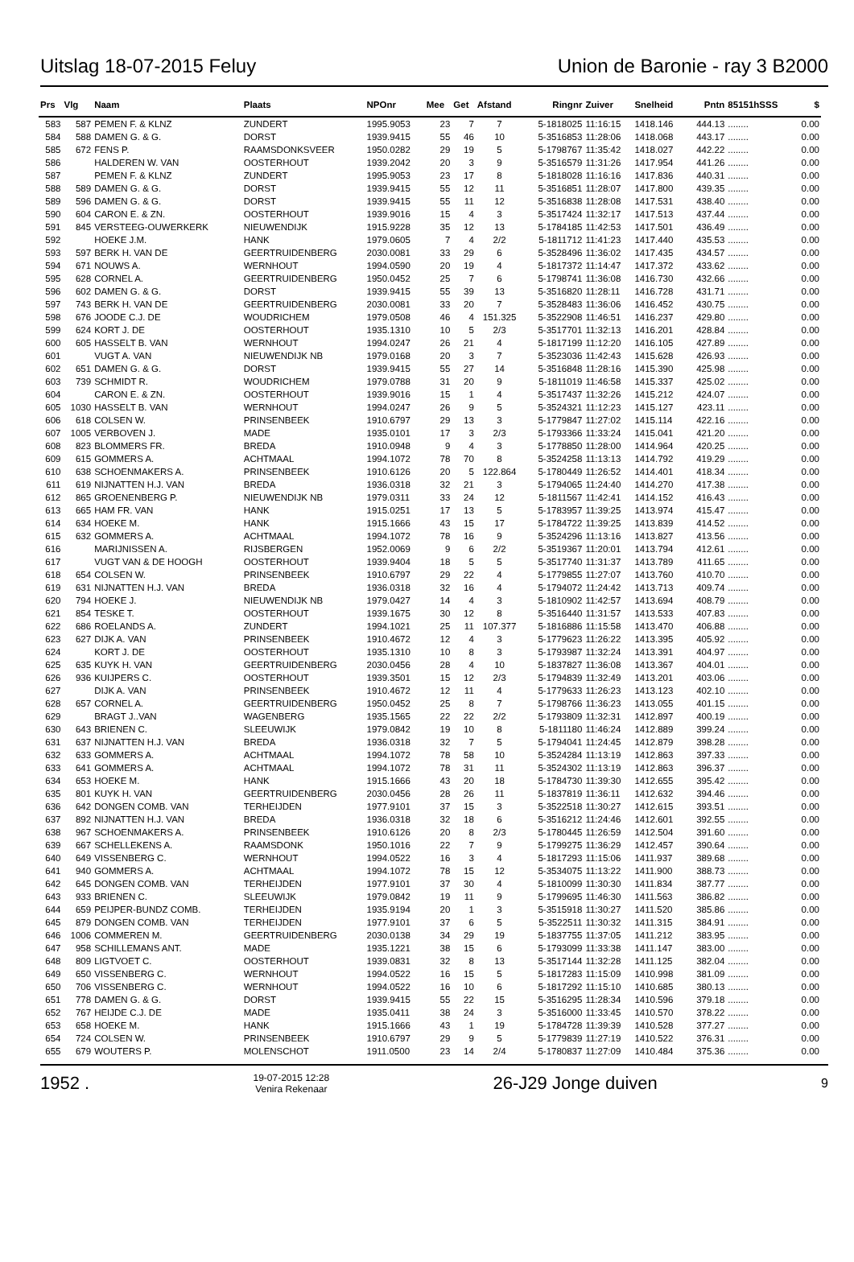Uitslag 18-07-2015 Feluy Union de Baronie - ray 3 B2000
| Prs | Vlg | Naam | Plaats | NPOnr | Mee | Get | Afstand | Ringnr | Zuiver | Snelheid | Pntn | 85151hSSS | $ |
| --- | --- | --- | --- | --- | --- | --- | --- | --- | --- | --- | --- | --- | --- |
| 583 | 587 | PEMEN F. & KLNZ | ZUNDERT | 1995.9053 | 23 | 7 | 7 | 5-1818025 | 11:16:15 | 1418.146 | 444.13 | ........ | 0.00 |
| 584 | 588 | DAMEN G. & G. | DORST | 1939.9415 | 55 | 46 | 10 | 5-3516853 | 11:28:06 | 1418.068 | 443.17 | ........ | 0.00 |
| 585 | 672 | FENS P. | RAAMSDONKSVEER | 1950.0282 | 29 | 19 | 5 | 5-1798767 | 11:35:42 | 1418.027 | 442.22 | ........ | 0.00 |
| 586 | | HALDEREN W. VAN | OOSTERHOUT | 1939.2042 | 20 | 3 | 9 | 5-3516579 | 11:31:26 | 1417.954 | 441.26 | ........ | 0.00 |
| 587 | | PEMEN F. & KLNZ | ZUNDERT | 1995.9053 | 23 | 17 | 8 | 5-1818028 | 11:16:16 | 1417.836 | 440.31 | ........ | 0.00 |
| 588 | 589 | DAMEN G. & G. | DORST | 1939.9415 | 55 | 12 | 11 | 5-3516851 | 11:28:07 | 1417.800 | 439.35 | ........ | 0.00 |
| 589 | 596 | DAMEN G. & G. | DORST | 1939.9415 | 55 | 11 | 12 | 5-3516838 | 11:28:08 | 1417.531 | 438.40 | ........ | 0.00 |
| 590 | 604 | CARON E. & ZN. | OOSTERHOUT | 1939.9016 | 15 | 4 | 3 | 5-3517424 | 11:32:17 | 1417.513 | 437.44 | ........ | 0.00 |
| 591 | 845 | VERSTEEG-OUWERKERK | NIEUWENDIJK | 1915.9228 | 35 | 12 | 13 | 5-1784185 | 11:42:53 | 1417.501 | 436.49 | ........ | 0.00 |
| 592 | | HOEKE J.M. | HANK | 1979.0605 | 7 | 4 | 2/2 | 5-1811712 | 11:41:23 | 1417.440 | 435.53 | ........ | 0.00 |
| 593 | 597 | BERK H. VAN DE | GEERTRUIDENBERG | 2030.0081 | 33 | 29 | 6 | 5-3528496 | 11:36:02 | 1417.435 | 434.57 | ........ | 0.00 |
| 594 | 671 | NOUWS A. | WERNHOUT | 1994.0590 | 20 | 19 | 4 | 5-1817372 | 11:14:47 | 1417.372 | 433.62 | ........ | 0.00 |
| 595 | 628 | CORNEL A. | GEERTRUIDENBERG | 1950.0452 | 25 | 7 | 6 | 5-1798741 | 11:36:08 | 1416.730 | 432.66 | ........ | 0.00 |
| 596 | 602 | DAMEN G. & G. | DORST | 1939.9415 | 55 | 39 | 13 | 5-3516820 | 11:28:11 | 1416.728 | 431.71 | ........ | 0.00 |
| 597 | 743 | BERK H. VAN DE | GEERTRUIDENBERG | 2030.0081 | 33 | 20 | 7 | 5-3528483 | 11:36:06 | 1416.452 | 430.75 | ........ | 0.00 |
| 598 | 676 | JOODE C.J. DE | WOUDRICHEM | 1979.0508 | 46 | 4 | 151.325 | 5-3522908 | 11:46:51 | 1416.237 | 429.80 | ........ | 0.00 |
| 599 | 624 | KORT J. DE | OOSTERHOUT | 1935.1310 | 10 | 5 | 2/3 | 5-3517701 | 11:32:13 | 1416.201 | 428.84 | ........ | 0.00 |
| 600 | 605 | HASSELT B. VAN | WERNHOUT | 1994.0247 | 26 | 21 | 4 | 5-1817199 | 11:12:20 | 1416.105 | 427.89 | ........ | 0.00 |
| 601 | | VUGT A. VAN | NIEUWENDIJK NB | 1979.0168 | 20 | 3 | 7 | 5-3523036 | 11:42:43 | 1415.628 | 426.93 | ........ | 0.00 |
| 602 | 651 | DAMEN G. & G. | DORST | 1939.9415 | 55 | 27 | 14 | 5-3516848 | 11:28:16 | 1415.390 | 425.98 | ........ | 0.00 |
| 603 | 739 | SCHMIDT R. | WOUDRICHEM | 1979.0788 | 31 | 20 | 9 | 5-1811019 | 11:46:58 | 1415.337 | 425.02 | ........ | 0.00 |
| 604 | | CARON E. & ZN. | OOSTERHOUT | 1939.9016 | 15 | 1 | 4 | 5-3517437 | 11:32:26 | 1415.212 | 424.07 | ........ | 0.00 |
| 605 | 1030 | HASSELT B. VAN | WERNHOUT | 1994.0247 | 26 | 9 | 5 | 5-3524321 | 11:12:23 | 1415.127 | 423.11 | ........ | 0.00 |
| 606 | 618 | COLSEN W. | PRINSENBEEK | 1910.6797 | 29 | 13 | 3 | 5-1779847 | 11:27:02 | 1415.114 | 422.16 | ........ | 0.00 |
| 607 | 1005 | VERBOVEN J. | MADE | 1935.0101 | 17 | 3 | 2/3 | 5-1793366 | 11:33:24 | 1415.041 | 421.20 | ........ | 0.00 |
| 608 | 823 | BLOMMERS FR. | BREDA | 1910.0948 | 9 | 4 | 3 | 5-1778850 | 11:28:00 | 1414.964 | 420.25 | ........ | 0.00 |
| 609 | 615 | GOMMERS A. | ACHTMAAL | 1994.1072 | 78 | 70 | 8 | 5-3524258 | 11:13:13 | 1414.792 | 419.29 | ........ | 0.00 |
| 610 | 638 | SCHOENMAKERS A. | PRINSENBEEK | 1910.6126 | 20 | 5 | 122.864 | 5-1780449 | 11:26:52 | 1414.401 | 418.34 | ........ | 0.00 |
| 611 | 619 | NIJNATTEN H.J. VAN | BREDA | 1936.0318 | 32 | 21 | 3 | 5-1794065 | 11:24:40 | 1414.270 | 417.38 | ........ | 0.00 |
| 612 | 865 | GROENENBERG P. | NIEUWENDIJK NB | 1979.0311 | 33 | 24 | 12 | 5-1811567 | 11:42:41 | 1414.152 | 416.43 | ........ | 0.00 |
| 613 | 665 | HAM FR. VAN | HANK | 1915.0251 | 17 | 13 | 5 | 5-1783957 | 11:39:25 | 1413.974 | 415.47 | ........ | 0.00 |
| 614 | 634 | HOEKE M. | HANK | 1915.1666 | 43 | 15 | 17 | 5-1784722 | 11:39:25 | 1413.839 | 414.52 | ........ | 0.00 |
| 615 | 632 | GOMMERS A. | ACHTMAAL | 1994.1072 | 78 | 16 | 9 | 5-3524296 | 11:13:16 | 1413.827 | 413.56 | ........ | 0.00 |
| 616 | | MARIJNISSEN A. | RIJSBERGEN | 1952.0069 | 9 | 6 | 2/2 | 5-3519367 | 11:20:01 | 1413.794 | 412.61 | ........ | 0.00 |
| 617 | | VUGT VAN & DE HOOGH | OOSTERHOUT | 1939.9404 | 18 | 5 | 5 | 5-3517740 | 11:31:37 | 1413.789 | 411.65 | ........ | 0.00 |
| 618 | 654 | COLSEN W. | PRINSENBEEK | 1910.6797 | 29 | 22 | 4 | 5-1779855 | 11:27:07 | 1413.760 | 410.70 | ........ | 0.00 |
| 619 | 631 | NIJNATTEN H.J. VAN | BREDA | 1936.0318 | 32 | 16 | 4 | 5-1794072 | 11:24:42 | 1413.713 | 409.74 | ........ | 0.00 |
| 620 | 794 | HOEKE J. | NIEUWENDIJK NB | 1979.0427 | 14 | 4 | 3 | 5-1810902 | 11:42:57 | 1413.694 | 408.79 | ........ | 0.00 |
| 621 | 854 | TESKE T. | OOSTERHOUT | 1939.1675 | 30 | 12 | 8 | 5-3516440 | 11:31:57 | 1413.533 | 407.83 | ........ | 0.00 |
| 622 | 686 | ROELANDS A. | ZUNDERT | 1994.1021 | 25 | 11 | 107.377 | 5-1816886 | 11:15:58 | 1413.470 | 406.88 | ........ | 0.00 |
| 623 | 627 | DIJK A. VAN | PRINSENBEEK | 1910.4672 | 12 | 4 | 3 | 5-1779623 | 11:26:22 | 1413.395 | 405.92 | ........ | 0.00 |
| 624 | | KORT J. DE | OOSTERHOUT | 1935.1310 | 10 | 8 | 3 | 5-1793987 | 11:32:24 | 1413.391 | 404.97 | ........ | 0.00 |
| 625 | 635 | KUYK H. VAN | GEERTRUIDENBERG | 2030.0456 | 28 | 4 | 10 | 5-1837827 | 11:36:08 | 1413.367 | 404.01 | ........ | 0.00 |
| 626 | 936 | KUIJPERS C. | OOSTERHOUT | 1939.3501 | 15 | 12 | 2/3 | 5-1794839 | 11:32:49 | 1413.201 | 403.06 | ........ | 0.00 |
| 627 | | DIJK A. VAN | PRINSENBEEK | 1910.4672 | 12 | 11 | 4 | 5-1779633 | 11:26:23 | 1413.123 | 402.10 | ........ | 0.00 |
| 628 | 657 | CORNEL A. | GEERTRUIDENBERG | 1950.0452 | 25 | 8 | 7 | 5-1798766 | 11:36:23 | 1413.055 | 401.15 | ........ | 0.00 |
| 629 | | BRAGT J..VAN | WAGENBERG | 1935.1565 | 22 | 22 | 2/2 | 5-1793809 | 11:32:31 | 1412.897 | 400.19 | ........ | 0.00 |
| 630 | 643 | BRIENEN C. | SLEEUWIJK | 1979.0842 | 19 | 10 | 8 | 5-1811180 | 11:46:24 | 1412.889 | 399.24 | ........ | 0.00 |
| 631 | 637 | NIJNATTEN H.J. VAN | BREDA | 1936.0318 | 32 | 7 | 5 | 5-1794041 | 11:24:45 | 1412.879 | 398.28 | ........ | 0.00 |
| 632 | 633 | GOMMERS A. | ACHTMAAL | 1994.1072 | 78 | 58 | 10 | 5-3524284 | 11:13:19 | 1412.863 | 397.33 | ........ | 0.00 |
| 633 | 641 | GOMMERS A. | ACHTMAAL | 1994.1072 | 78 | 31 | 11 | 5-3524302 | 11:13:19 | 1412.863 | 396.37 | ........ | 0.00 |
| 634 | 653 | HOEKE M. | HANK | 1915.1666 | 43 | 20 | 18 | 5-1784730 | 11:39:30 | 1412.655 | 395.42 | ........ | 0.00 |
| 635 | 801 | KUYK H. VAN | GEERTRUIDENBERG | 2030.0456 | 28 | 26 | 11 | 5-1837819 | 11:36:11 | 1412.632 | 394.46 | ........ | 0.00 |
| 636 | 642 | DONGEN COMB. VAN | TERHEIJDEN | 1977.9101 | 37 | 15 | 3 | 5-3522518 | 11:30:27 | 1412.615 | 393.51 | ........ | 0.00 |
| 637 | 892 | NIJNATTEN H.J. VAN | BREDA | 1936.0318 | 32 | 18 | 6 | 5-3516212 | 11:24:46 | 1412.601 | 392.55 | ........ | 0.00 |
| 638 | 967 | SCHOENMAKERS A. | PRINSENBEEK | 1910.6126 | 20 | 8 | 2/3 | 5-1780445 | 11:26:59 | 1412.504 | 391.60 | ........ | 0.00 |
| 639 | 667 | SCHELLEKENS A. | RAAMSDONK | 1950.1016 | 22 | 7 | 9 | 5-1799275 | 11:36:29 | 1412.457 | 390.64 | ........ | 0.00 |
| 640 | 649 | VISSENBERG C. | WERNHOUT | 1994.0522 | 16 | 3 | 4 | 5-1817293 | 11:15:06 | 1411.937 | 389.68 | ........ | 0.00 |
| 641 | 940 | GOMMERS A. | ACHTMAAL | 1994.1072 | 78 | 15 | 12 | 5-3534075 | 11:13:22 | 1411.900 | 388.73 | ........ | 0.00 |
| 642 | 645 | DONGEN COMB. VAN | TERHEIJDEN | 1977.9101 | 37 | 30 | 4 | 5-1810099 | 11:30:30 | 1411.834 | 387.77 | ........ | 0.00 |
| 643 | 933 | BRIENEN C. | SLEEUWIJK | 1979.0842 | 19 | 11 | 9 | 5-1799695 | 11:46:30 | 1411.563 | 386.82 | ........ | 0.00 |
| 644 | 659 | PEIJPER-BUNDZ COMB. | TERHEIJDEN | 1935.9194 | 20 | 1 | 3 | 5-3515918 | 11:30:27 | 1411.520 | 385.86 | ........ | 0.00 |
| 645 | 879 | DONGEN COMB. VAN | TERHEIJDEN | 1977.9101 | 37 | 6 | 5 | 5-3522511 | 11:30:32 | 1411.315 | 384.91 | ........ | 0.00 |
| 646 | 1006 | COMMEREN M. | GEERTRUIDENBERG | 2030.0138 | 34 | 29 | 19 | 5-1837755 | 11:37:05 | 1411.212 | 383.95 | ........ | 0.00 |
| 647 | 958 | SCHILLEMANS ANT. | MADE | 1935.1221 | 38 | 15 | 6 | 5-1793099 | 11:33:38 | 1411.147 | 383.00 | ........ | 0.00 |
| 648 | 809 | LIGTVOET C. | OOSTERHOUT | 1939.0831 | 32 | 8 | 13 | 5-3517144 | 11:32:28 | 1411.125 | 382.04 | ........ | 0.00 |
| 649 | 650 | VISSENBERG C. | WERNHOUT | 1994.0522 | 16 | 15 | 5 | 5-1817283 | 11:15:09 | 1410.998 | 381.09 | ........ | 0.00 |
| 650 | 706 | VISSENBERG C. | WERNHOUT | 1994.0522 | 16 | 10 | 6 | 5-1817292 | 11:15:10 | 1410.685 | 380.13 | ........ | 0.00 |
| 651 | 778 | DAMEN G. & G. | DORST | 1939.9415 | 55 | 22 | 15 | 5-3516295 | 11:28:34 | 1410.596 | 379.18 | ........ | 0.00 |
| 652 | 767 | HEIJDE C.J. DE | MADE | 1935.0411 | 38 | 24 | 3 | 5-3516000 | 11:33:45 | 1410.570 | 378.22 | ........ | 0.00 |
| 653 | 658 | HOEKE M. | HANK | 1915.1666 | 43 | 1 | 19 | 5-1784728 | 11:39:39 | 1410.528 | 377.27 | ........ | 0.00 |
| 654 | 724 | COLSEN W. | PRINSENBEEK | 1910.6797 | 29 | 9 | 5 | 5-1779839 | 11:27:19 | 1410.522 | 376.31 | ........ | 0.00 |
| 655 | 679 | WOUTERS P. | MOLENSCHOT | 1911.0500 | 23 | 14 | 2/4 | 5-1780837 | 11:27:09 | 1410.484 | 375.36 | ........ | 0.00 |
1952 . 19-07-2015 12:28
Venira Rekenaar 26-J29 Jonge duiven 9